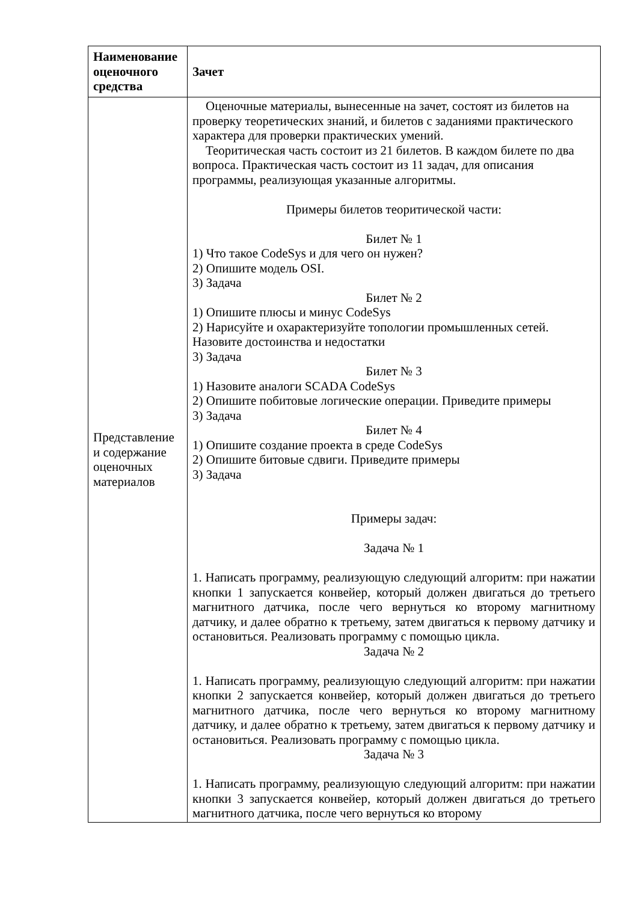| Наименование оценочного средства | Зачет |
| Представление и содержание оценочных материалов | Оценочные материалы, вынесенные на зачет, состоят из билетов на проверку теоретических знаний, и билетов с заданиями практического характера для проверки практических умений. Теоритическая часть состоит из 21 билетов. В каждом билете по два вопроса. Практическая часть состоит из 11 задач, для описания программы, реализующая указанные алгоритмы. Примеры билетов теоритической части: Билет № 1 1) Что такое CodeSys и для чего он нужен? 2) Опишите модель OSI. 3) Задача Билет № 2 1) Опишите плюсы и минус CodeSys 2) Нарисуйте и охарактеризуйте топологии промышленных сетей. Назовите достоинства и недостатки 3) Задача Билет № 3 1) Назовите аналоги SCADA CodeSys 2) Опишите побитовые логические операции. Приведите примеры 3) Задача Билет № 4 1) Опишите создание проекта в среде CodeSys 2) Опишите битовые сдвиги. Приведите примеры 3) Задача Примеры задач: Задача № 1 1. Написать программу, реализующую следующий алгоритм: при нажатии кнопки 1 запускается конвейер, который должен двигаться до третьего магнитного датчика, после чего вернуться ко второму магнитному датчику, и далее обратно к третьему, затем двигаться к первому датчику и остановиться. Реализовать программу с помощью цикла. Задача № 2 1. Написать программу, реализующую следующий алгоритм: при нажатии кнопки 2 запускается конвейер, который должен двигаться до третьего магнитного датчика, после чего вернуться ко второму магнитному датчику, и далее обратно к третьему, затем двигаться к первому датчику и остановиться. Реализовать программу с помощью цикла. Задача № 3 1. Написать программу, реализующую следующий алгоритм: при нажатии кнопки 3 запускается конвейер, который должен двигаться до третьего магнитного датчика, после чего вернуться ко второму |